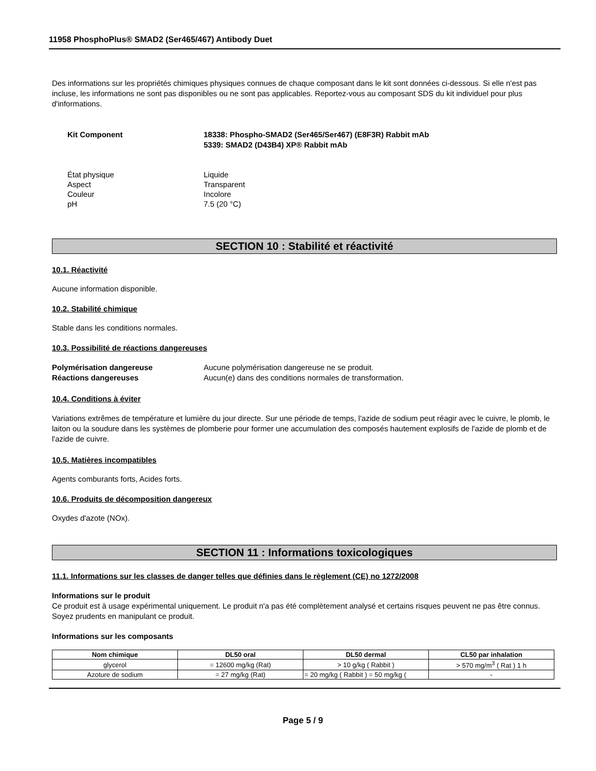11958 PhosphoPlus® SMAD2 (Ser465/467) Antibody Duet
Des informations sur les propriétés chimiques physiques connues de chaque composant dans le kit sont données ci-dessous. Si elle n'est pas incluse, les informations ne sont pas disponibles ou ne sont pas applicables. Reportez-vous au composant SDS du kit individuel pour plus d'informations.
Kit Component 18338: Phospho-SMAD2 (Ser465/Ser467) (E8F3R) Rabbit mAb
5339: SMAD2 (D43B4) XP® Rabbit mAb
État physique Liquide
Aspect Transparent
Couleur Incolore
pH 7.5 (20 °C)
SECTION 10 : Stabilité et réactivité
10.1. Réactivité
Aucune information disponible.
10.2. Stabilité chimique
Stable dans les conditions normales.
10.3. Possibilité de réactions dangereuses
Polymérisation dangereuse Aucune polymérisation dangereuse ne se produit.
Réactions dangereuses Aucun(e) dans des conditions normales de transformation.
10.4. Conditions à éviter
Variations extrêmes de température et lumière du jour directe. Sur une période de temps, l'azide de sodium peut réagir avec le cuivre, le plomb, le laiton ou la soudure dans les systèmes de plomberie pour former une accumulation des composés hautement explosifs de l'azide de plomb et de l'azide de cuivre.
10.5. Matières incompatibles
Agents comburants forts, Acides forts.
10.6. Produits de décomposition dangereux
Oxydes d'azote (NOx).
SECTION 11 : Informations toxicologiques
11.1. Informations sur les classes de danger telles que définies dans le règlement (CE) no 1272/2008
Informations sur le produit
Ce produit est à usage expérimental uniquement. Le produit n'a pas été complètement analysé et certains risques peuvent ne pas être connus. Soyez prudents en manipulant ce produit.
Informations sur les composants
| Nom chimique | DL50 oral | DL50 dermal | CL50 par inhalation |
| --- | --- | --- | --- |
| glycerol | = 12600 mg/kg (Rat) | > 10 g/kg ( Rabbit ) | > 570 mg/m<sup>3</sup> ( Rat ) 1 h |
| Azoture de sodium | = 27 mg/kg (Rat) | = 20 mg/kg ( Rabbit ) = 50 mg/kg ( | - |
Page 5 / 9